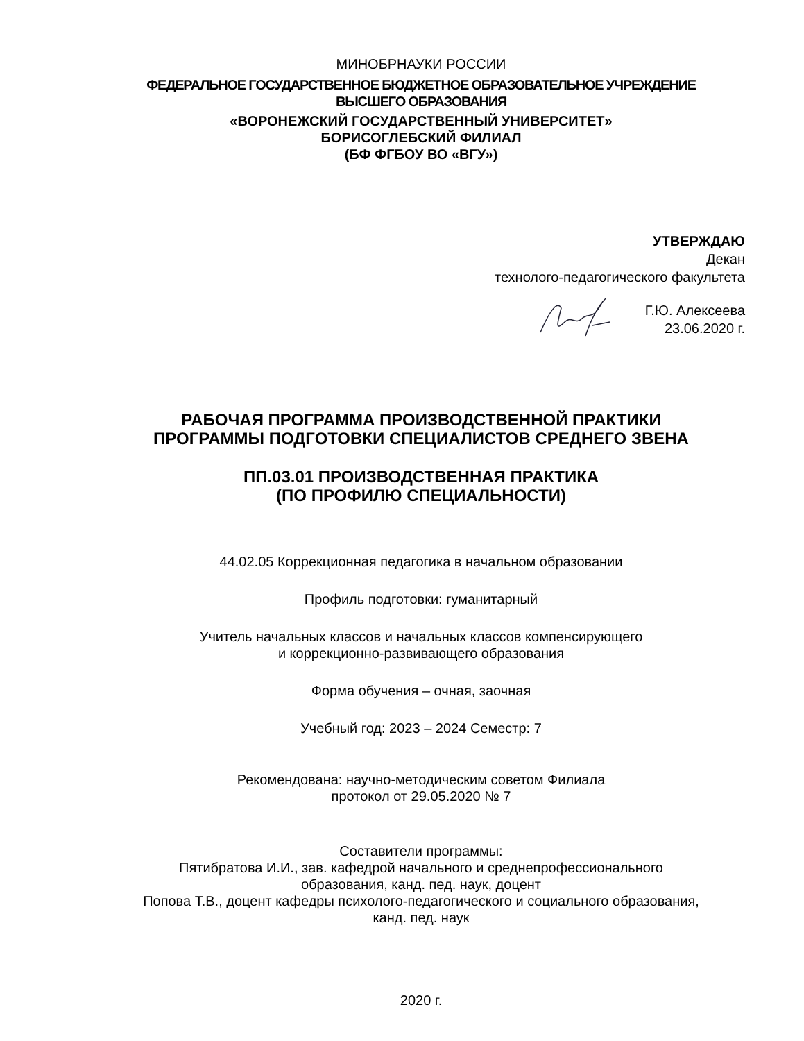МИНОБРНАУКИ РОССИИ
ФЕДЕРАЛЬНОЕ ГОСУДАРСТВЕННОЕ БЮДЖЕТНОЕ ОБРАЗОВАТЕЛЬНОЕ УЧРЕЖДЕНИЕ
ВЫСШЕГО ОБРАЗОВАНИЯ
«ВОРОНЕЖСКИЙ ГОСУДАРСТВЕННЫЙ УНИВЕРСИТЕТ»
БОРИСОГЛЕБСКИЙ ФИЛИАЛ
(БФ ФГБОУ ВО «ВГУ»)
УТВЕРЖДАЮ
Декан
технолого-педагогического факультета
Г.Ю. Алексеева
23.06.2020 г.
РАБОЧАЯ ПРОГРАММА ПРОИЗВОДСТВЕННОЙ ПРАКТИКИ
ПРОГРАММЫ ПОДГОТОВКИ СПЕЦИАЛИСТОВ СРЕДНЕГО ЗВЕНА
ПП.03.01 ПРОИЗВОДСТВЕННАЯ ПРАКТИКА
(ПО ПРОФИЛЮ СПЕЦИАЛЬНОСТИ)
44.02.05 Коррекционная педагогика в начальном образовании
Профиль подготовки: гуманитарный
Учитель начальных классов и начальных классов компенсирующего
и коррекционно-развивающего образования
Форма обучения – очная, заочная
Учебный год: 2023 – 2024 Семестр: 7
Рекомендована: научно-методическим советом Филиала
протокол от 29.05.2020 № 7
Составители программы:
Пятибратова И.И., зав. кафедрой начального и среднепрофессионального
образования, канд. пед. наук, доцент
Попова Т.В., доцент кафедры психолого-педагогического и социального образования,
канд. пед. наук
2020 г.